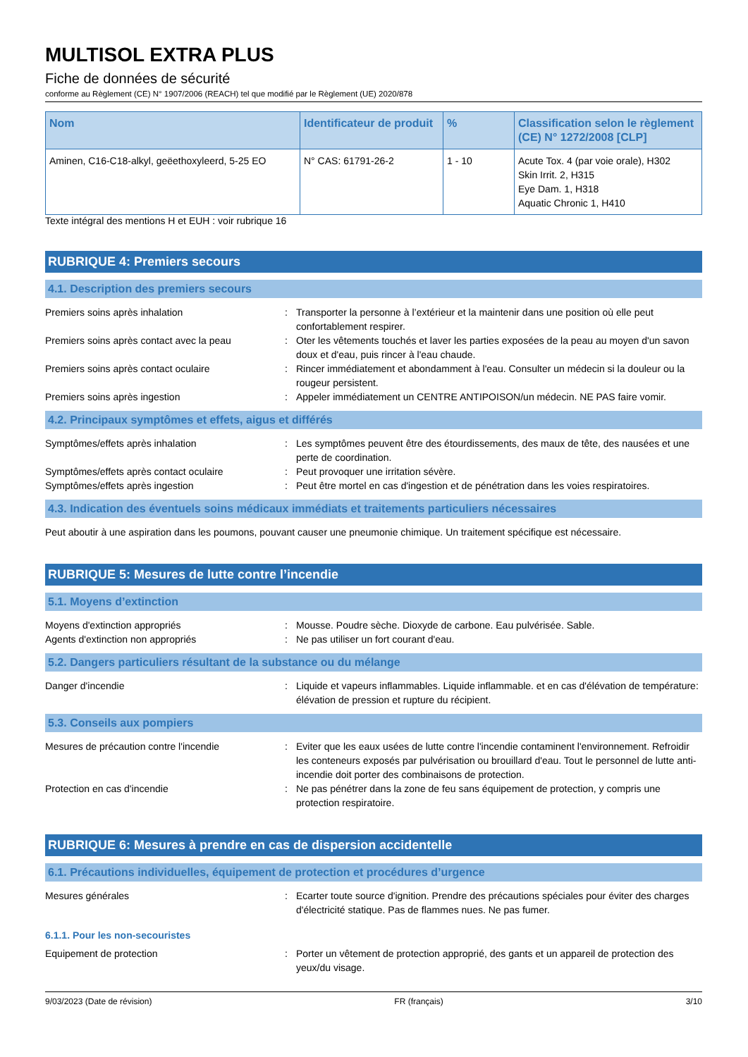MULTISOL EXTRA PLUS
Fiche de données de sécurité
conforme au Règlement (CE) N° 1907/2006 (REACH) tel que modifié par le Règlement (UE) 2020/878
| Nom | Identificateur de produit | % | Classification selon le règlement (CE) N° 1272/2008 [CLP] |
| --- | --- | --- | --- |
| Aminen, C16-C18-alkyl, geëethoxyleerd, 5-25 EO | N° CAS: 61791-26-2 | 1 - 10 | Acute Tox. 4 (par voie orale), H302 Skin Irrit. 2, H315 Eye Dam. 1, H318 Aquatic Chronic 1, H410 |
Texte intégral des mentions H et EUH : voir rubrique 16
RUBRIQUE 4: Premiers secours
4.1. Description des premiers secours
Premiers soins après inhalation : Transporter la personne à l’extérieur et la maintenir dans une position où elle peut confortablement respirer.
Premiers soins après contact avec la peau
: Oter les vêtements touchés et laver les parties exposées de la peau au moyen d'un savon doux et d'eau, puis rincer à l'eau chaude.
Premiers soins après contact oculaire : Rincer immédiatement et abondamment à l'eau. Consulter un médecin si la douleur ou la rougeur persistent.
Premiers soins après ingestion : Appeler immédiatement un CENTRE ANTIPOISON/un médecin. NE PAS faire vomir.
4.2. Principaux symptômes et effets, aigus et différés
Symptômes/effets après inhalation : Les symptômes peuvent être des étourdissements, des maux de tête, des nausées et une perte de coordination.
Symptômes/effets après contact oculaire : Peut provoquer une irritation sévère.
Symptômes/effets après ingestion : Peut être mortel en cas d'ingestion et de pénétration dans les voies respiratoires.
4.3. Indication des éventuels soins médicaux immédiats et traitements particuliers nécessaires
Peut aboutir à une aspiration dans les poumons, pouvant causer une pneumonie chimique. Un traitement spécifique est nécessaire.
RUBRIQUE 5: Mesures de lutte contre l’incendie
5.1. Moyens d’extinction
Moyens d'extinction appropriés : Mousse. Poudre sèche. Dioxyde de carbone. Eau pulvérisée. Sable.
Agents d'extinction non appropriés : Ne pas utiliser un fort courant d'eau.
5.2. Dangers particuliers résultant de la substance ou du mélange
Danger d'incendie : Liquide et vapeurs inflammables. Liquide inflammable. et en cas d'élévation de température: élévation de pression et rupture du récipient.
5.3. Conseils aux pompiers
Mesures de précaution contre l'incendie : Eviter que les eaux usées de lutte contre l'incendie contaminent l'environnement. Refroidir les conteneurs exposés par pulvérisation ou brouillard d'eau. Tout le personnel de lutte anti-incendie doit porter des combinaisons de protection.
Protection en cas d'incendie : Ne pas pénétrer dans la zone de feu sans équipement de protection, y compris une protection respiratoire.
RUBRIQUE 6: Mesures à prendre en cas de dispersion accidentelle
6.1. Précautions individuelles, équipement de protection et procédures d’urgence
Mesures générales : Ecarter toute source d'ignition. Prendre des précautions spéciales pour éviter des charges d'électricité statique. Pas de flammes nues. Ne pas fumer.
6.1.1. Pour les non-secouristes
Equipement de protection : Porter un vêtement de protection approprié, des gants et un appareil de protection des yeux/du visage.
9/03/2023 (Date de révision) FR (français) 3/10